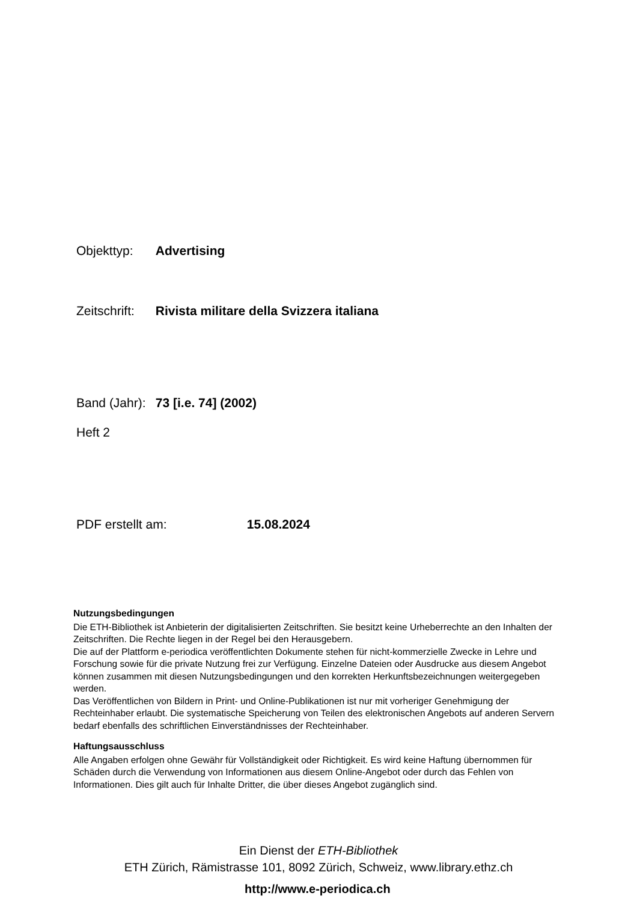Objekttyp: Advertising
Zeitschrift: Rivista militare della Svizzera italiana
Band (Jahr): 73 [i.e. 74] (2002)
Heft 2
PDF erstellt am: 15.08.2024
Nutzungsbedingungen
Die ETH-Bibliothek ist Anbieterin der digitalisierten Zeitschriften. Sie besitzt keine Urheberrechte an den Inhalten der Zeitschriften. Die Rechte liegen in der Regel bei den Herausgebern.
Die auf der Plattform e-periodica veröffentlichten Dokumente stehen für nicht-kommerzielle Zwecke in Lehre und Forschung sowie für die private Nutzung frei zur Verfügung. Einzelne Dateien oder Ausdrucke aus diesem Angebot können zusammen mit diesen Nutzungsbedingungen und den korrekten Herkunftsbezeichnungen weitergegeben werden.
Das Veröffentlichen von Bildern in Print- und Online-Publikationen ist nur mit vorheriger Genehmigung der Rechteinhaber erlaubt. Die systematische Speicherung von Teilen des elektronischen Angebots auf anderen Servern bedarf ebenfalls des schriftlichen Einverständnisses der Rechteinhaber.
Haftungsausschluss
Alle Angaben erfolgen ohne Gewähr für Vollständigkeit oder Richtigkeit. Es wird keine Haftung übernommen für Schäden durch die Verwendung von Informationen aus diesem Online-Angebot oder durch das Fehlen von Informationen. Dies gilt auch für Inhalte Dritter, die über dieses Angebot zugänglich sind.
Ein Dienst der ETH-Bibliothek
ETH Zürich, Rämistrasse 101, 8092 Zürich, Schweiz, www.library.ethz.ch
http://www.e-periodica.ch